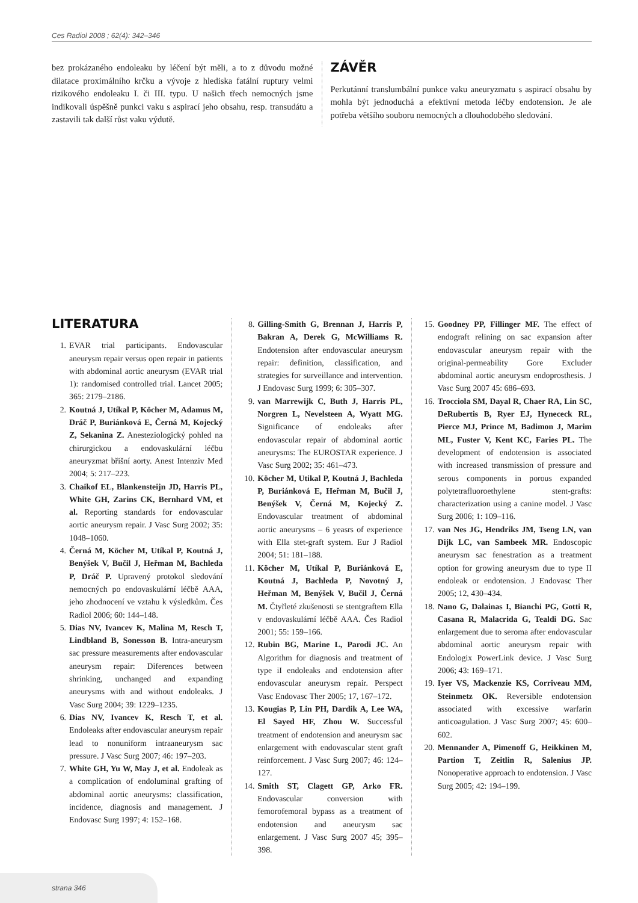Ces Radiol 2008 ; 62(4): 342–346
bez prokázaného endoleaku by léčení být měli, a to z důvodu možné dilatace proximálního krčku a vývoje z hlediska fatální ruptury velmi rizikového endoleaku I. či III. typu. U našich třech nemocných jsme indikovali úspěšně punkci vaku s aspirací jeho obsahu, resp. transudátu a zastavili tak další růst vaku výdutě.
ZÁVĚR
Perkutánní translumbální punkce vaku aneuryzmatu s aspirací obsahu by mohla být jednoduchá a efektivní metoda léčby endotension. Je ale potřeba většího souboru nemocných a dlouhodobého sledování.
LITERATURA
1. EVAR trial participants. Endovascular aneurysm repair versus open repair in patients with abdominal aortic aneurysm (EVAR trial 1): randomised controlled trial. Lancet 2005; 365: 2179–2186.
2. Koutná J, Utíkal P, Köcher M, Adamus M, Dráč P, Buriánková E, Černá M, Kojecký Z, Sekanina Z. Anesteziologický pohled na chirurgickou a endovaskulární léčbu aneuryzmat břišní aorty. Anest Intenziv Med 2004; 5: 217–223.
3. Chaikof EL, Blankensteijn JD, Harris PL, White GH, Zarins CK, Bernhard VM, et al. Reporting standards for endovascular aortic aneurysm repair. J Vasc Surg 2002; 35: 1048–1060.
4. Černá M, Köcher M, Utíkal P, Koutná J, Benýšek V, Bučil J, Heřman M, Bachleda P, Dráč P. Upravený protokol sledování nemocných po endovaskulární léčbě AAA, jeho zhodnocení ve vztahu k výsledkům. Čes Radiol 2006; 60: 144–148.
5. Dias NV, Ivancev K, Malina M, Resch T, Lindbland B, Sonesson B. Intra-aneurysm sac pressure measurements after endovascular aneurysm repair: Diferences between shrinking, unchanged and expanding aneurysms with and without endoleaks. J Vasc Surg 2004; 39: 1229–1235.
6. Dias NV, Ivancev K, Resch T, et al. Endoleaks after endovascular aneurysm repair lead to nonuniform intraaneurysm sac pressure. J Vasc Surg 2007; 46: 197–203.
7. White GH, Yu W, May J, et al. Endoleak as a complication of endoluminal grafting of abdominal aortic aneurysms: classification, incidence, diagnosis and management. J Endovasc Surg 1997; 4: 152–168.
8. Gilling-Smith G, Brennan J, Harris P, Bakran A, Derek G, McWilliams R. Endotension after endovascular aneurysm repair: definition, classification, and strategies for surveillance and intervention. J Endovasc Surg 1999; 6: 305–307.
9. van Marrewijk C, Buth J, Harris PL, Norgren L, Nevelsteen A, Wyatt MG. Significance of endoleaks after endovascular repair of abdominal aortic aneurysms: The EUROSTAR experience. J Vasc Surg 2002; 35: 461–473.
10.
Köcher M, Utikal P, Koutná J, Bachleda P, Buriánková E, Heřman M, Bučil J, Benýšek V, Černá M, Kojecký Z. Endovascular treatment of abdominal aortic aneurysms – 6 yeasrs of experience with Ella stet-graft system. Eur J Radiol 2004; 51: 181–188.
11.
Köcher M, Utíkal P, Buriánková E, Koutná J, Bachleda P, Novotný J, Heřman M, Benýšek V, Bučil J, Černá M. Čtyřleté zkušenosti se stentgraftem Ella v endovaskulární léčbě AAA. Čes Radiol 2001; 55: 159–166.
12.
Rubin BG, Marine L, Parodi JC. An Algorithm for diagnosis and treatment of type iI endoleaks and endotension after endovascular aneurysm repair. Perspect Vasc Endovasc Ther 2005; 17, 167–172.
13.
Kougias P, Lin PH, Dardik A, Lee WA, El Sayed HF, Zhou W. Successful treatment of endotension and aneurysm sac enlargement with endovascular stent graft reinforcement. J Vasc Surg 2007; 46: 124–127.
14.
Smith ST, Clagett GP, Arko FR. Endovascular conversion with femorofemoral bypass as a treatment of endotension and aneurysm sac enlargement. J Vasc Surg 2007 45; 395–398.
15.
Goodney PP, Fillinger MF. The effect of endograft relining on sac expansion after endovascular aneurysm repair with the original-permeability Gore Excluder abdominal aortic aneurysm endoprosthesis. J Vasc Surg 2007 45: 686–693.
16.
Trocciola SM, Dayal R, Chaer RA, Lin SC, DeRubertis B, Ryer EJ, Hynececk RL, Pierce MJ, Prince M, Badimon J, Marim ML, Fuster V, Kent KC, Faries PL. The development of endotension is associated with increased transmission of pressure and serous components in porous expanded polytetrafluoroethylene stent-grafts: characterization using a canine model. J Vasc Surg 2006; 1: 109–116.
17.
van Nes JG, Hendriks JM, Tseng LN, van Dijk LC, van Sambeek MR. Endoscopic aneurysm sac fenestration as a treatment option for growing aneurysm due to type II endoleak or endotension. J Endovasc Ther 2005; 12, 430–434.
18.
Nano G, Dalainas I, Bianchi PG, Gotti R, Casana R, Malacrida G, Tealdi DG. Sac enlargement due to seroma after endovascular abdominal aortic aneurysm repair with Endologix PowerLink device. J Vasc Surg 2006; 43: 169–171.
19.
Iyer VS, Mackenzie KS, Corriveau MM, Steinmetz OK. Reversible endotension associated with excessive warfarin anticoagulation. J Vasc Surg 2007; 45: 600–602.
20.
Mennander A, Pimenoff G, Heikkinen M, Partion T, Zeitlin R, Salenius JP. Nonoperative approach to endotension. J Vasc Surg 2005; 42: 194–199.
strana 346